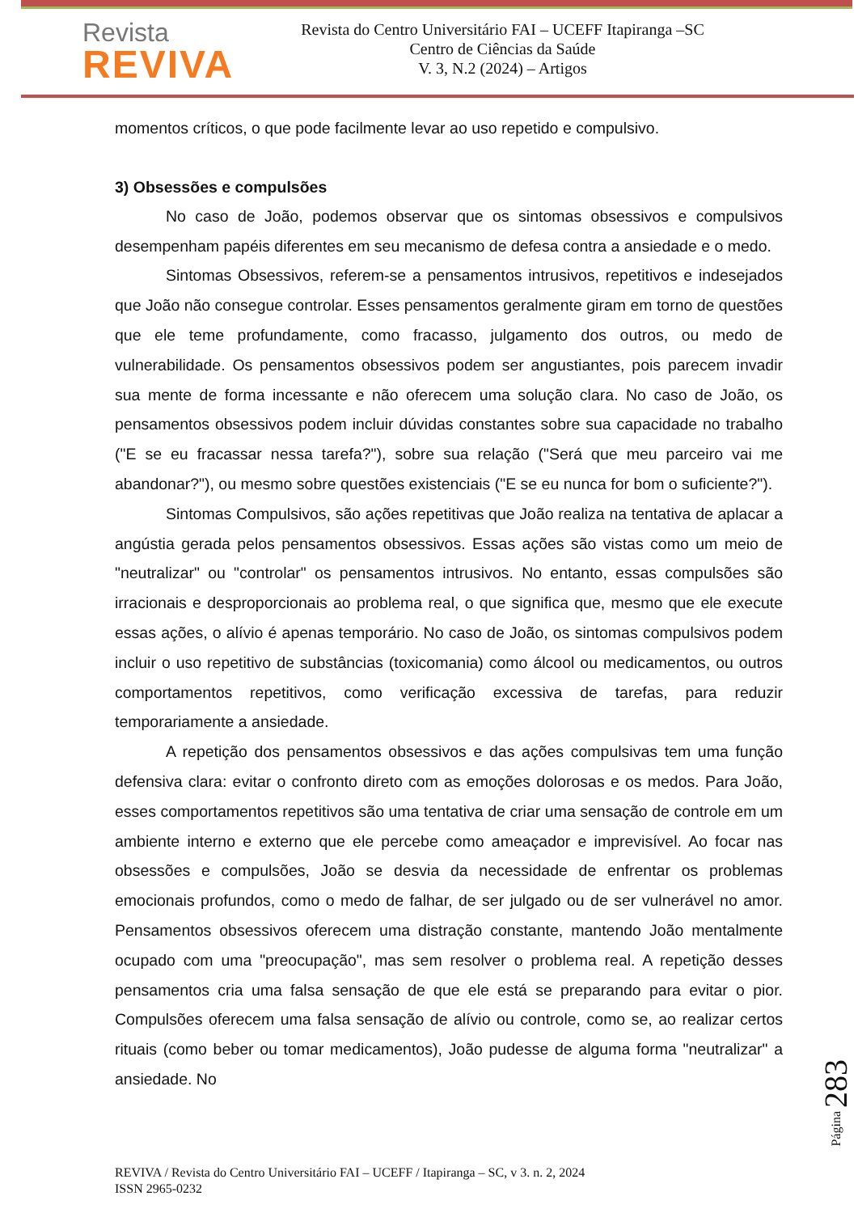Revista
REVIVA
Revista do Centro Universitário FAI – UCEFF Itapiranga –SC
Centro de Ciências da Saúde
V. 3, N.2 (2024) – Artigos
momentos críticos, o que pode facilmente levar ao uso repetido e compulsivo.
3) Obsessões e compulsões
No caso de João, podemos observar que os sintomas obsessivos e compulsivos desempenham papéis diferentes em seu mecanismo de defesa contra a ansiedade e o medo.
Sintomas Obsessivos, referem-se a pensamentos intrusivos, repetitivos e indesejados que João não consegue controlar. Esses pensamentos geralmente giram em torno de questões que ele teme profundamente, como fracasso, julgamento dos outros, ou medo de vulnerabilidade. Os pensamentos obsessivos podem ser angustiantes, pois parecem invadir sua mente de forma incessante e não oferecem uma solução clara. No caso de João, os pensamentos obsessivos podem incluir dúvidas constantes sobre sua capacidade no trabalho ("E se eu fracassar nessa tarefa?"), sobre sua relação ("Será que meu parceiro vai me abandonar?"), ou mesmo sobre questões existenciais ("E se eu nunca for bom o suficiente?").
Sintomas Compulsivos, são ações repetitivas que João realiza na tentativa de aplacar a angústia gerada pelos pensamentos obsessivos. Essas ações são vistas como um meio de "neutralizar" ou "controlar" os pensamentos intrusivos. No entanto, essas compulsões são irracionais e desproporcionais ao problema real, o que significa que, mesmo que ele execute essas ações, o alívio é apenas temporário. No caso de João, os sintomas compulsivos podem incluir o uso repetitivo de substâncias (toxicomania) como álcool ou medicamentos, ou outros comportamentos repetitivos, como verificação excessiva de tarefas, para reduzir temporariamente a ansiedade.
A repetição dos pensamentos obsessivos e das ações compulsivas tem uma função defensiva clara: evitar o confronto direto com as emoções dolorosas e os medos. Para João, esses comportamentos repetitivos são uma tentativa de criar uma sensação de controle em um ambiente interno e externo que ele percebe como ameaçador e imprevisível. Ao focar nas obsessões e compulsões, João se desvia da necessidade de enfrentar os problemas emocionais profundos, como o medo de falhar, de ser julgado ou de ser vulnerável no amor. Pensamentos obsessivos oferecem uma distração constante, mantendo João mentalmente ocupado com uma "preocupação", mas sem resolver o problema real. A repetição desses pensamentos cria uma falsa sensação de que ele está se preparando para evitar o pior. Compulsões oferecem uma falsa sensação de alívio ou controle, como se, ao realizar certos rituais (como beber ou tomar medicamentos), João pudesse de alguma forma "neutralizar" a ansiedade. No
Página 283
REVIVA / Revista do Centro Universitário FAI – UCEFF / Itapiranga – SC, v 3. n. 2, 2024
ISSN 2965-0232